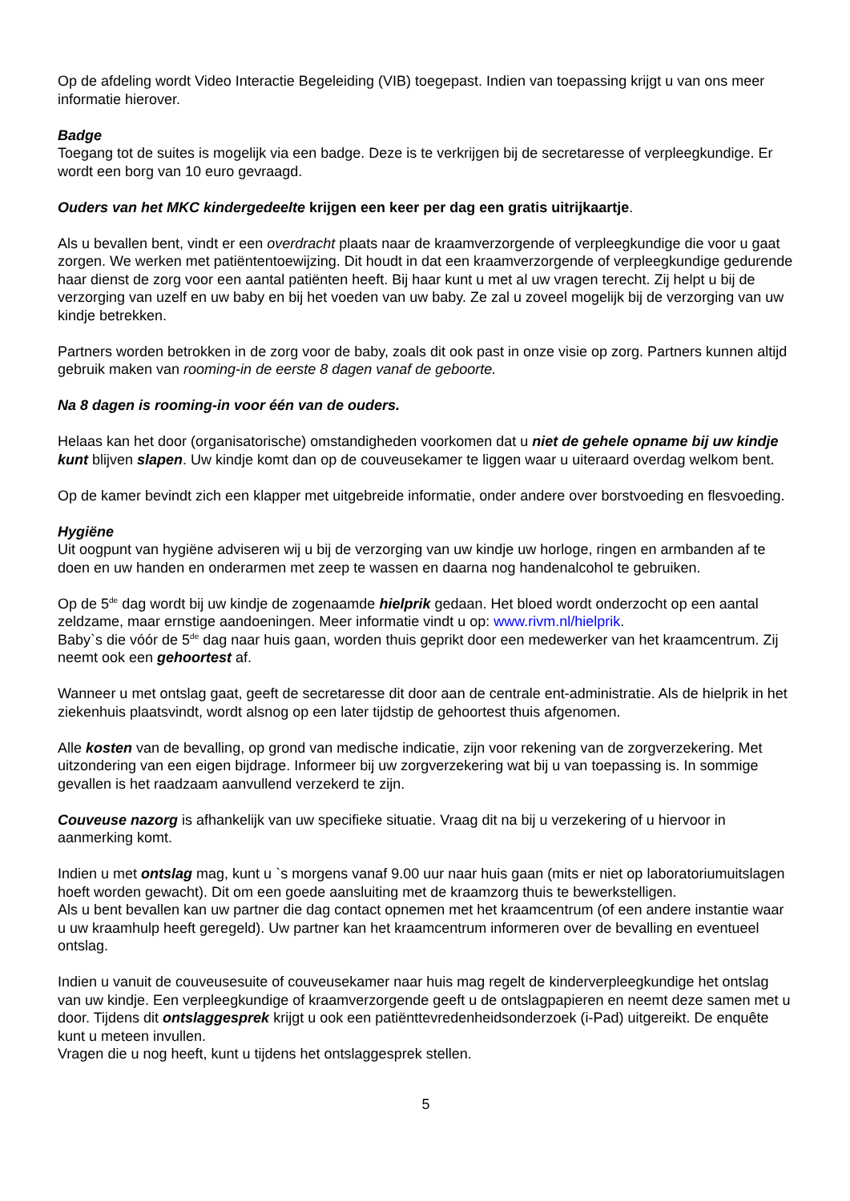Op de afdeling wordt Video Interactie Begeleiding (VIB) toegepast. Indien van toepassing krijgt u van ons meer informatie hierover.
Badge
Toegang tot de suites is mogelijk via een badge. Deze is te verkrijgen bij de secretaresse of verpleegkundige. Er wordt een borg van 10 euro gevraagd.
Ouders van het MKC kindergedeelte krijgen een keer per dag een gratis uitrijkaartje.
Als u bevallen bent, vindt er een overdracht plaats naar de kraamverzorgende of verpleegkundige die voor u gaat zorgen. We werken met patiëntentoewijzing. Dit houdt in dat een kraamverzorgende of verpleegkundige gedurende haar dienst de zorg voor een aantal patiënten heeft. Bij haar kunt u met al uw vragen terecht. Zij helpt u bij de verzorging van uzelf en uw baby en bij het voeden van uw baby. Ze zal u zoveel mogelijk bij de verzorging van uw kindje betrekken.
Partners worden betrokken in de zorg voor de baby, zoals dit ook past in onze visie op zorg. Partners kunnen altijd gebruik maken van rooming-in de eerste 8 dagen vanaf de geboorte.
Na 8 dagen is rooming-in voor één van de ouders.
Helaas kan het door (organisatorische) omstandigheden voorkomen dat u niet de gehele opname bij uw kindje kunt blijven slapen. Uw kindje komt dan op de couveusekamer te liggen waar u uiteraard overdag welkom bent.
Op de kamer bevindt zich een klapper met uitgebreide informatie, onder andere over borstvoeding en flesvoeding.
Hygiëne
Uit oogpunt van hygiëne adviseren wij u bij de verzorging van uw kindje uw horloge, ringen en armbanden af te doen en uw handen en onderarmen met zeep te wassen en daarna nog handenalcohol te gebruiken.
Op de 5<sup>de</sup> dag wordt bij uw kindje de zogenaamde hielprik gedaan. Het bloed wordt onderzocht op een aantal zeldzame, maar ernstige aandoeningen. Meer informatie vindt u op: www.rivm.nl/hielprik.
Baby`s die vóór de 5<sup>de</sup> dag naar huis gaan, worden thuis geprikt door een medewerker van het kraamcentrum. Zij neemt ook een gehoortest af.
Wanneer u met ontslag gaat, geeft de secretaresse dit door aan de centrale ent-administratie. Als de hielprik in het ziekenhuis plaatsvindt, wordt alsnog op een later tijdstip de gehoortest thuis afgenomen.
Alle kosten van de bevalling, op grond van medische indicatie, zijn voor rekening van de zorgverzekering. Met uitzondering van een eigen bijdrage. Informeer bij uw zorgverzekering wat bij u van toepassing is. In sommige gevallen is het raadzaam aanvullend verzekerd te zijn.
Couveuse nazorg is afhankelijk van uw specifieke situatie. Vraag dit na bij u verzekering of u hiervoor in aanmerking komt.
Indien u met ontslag mag, kunt u `s morgens vanaf 9.00 uur naar huis gaan (mits er niet op laboratoriumuitslagen hoeft worden gewacht). Dit om een goede aansluiting met de kraamzorg thuis te bewerkstelligen.
Als u bent bevallen kan uw partner die dag contact opnemen met het kraamcentrum (of een andere instantie waar u uw kraamhulp heeft geregeld). Uw partner kan het kraamcentrum informeren over de bevalling en eventueel ontslag.
Indien u vanuit de couveusesuite of couveusekamer naar huis mag regelt de kinderverpleegkundige het ontslag van uw kindje. Een verpleegkundige of kraamverzorgende geeft u de ontslagpapieren en neemt deze samen met u door. Tijdens dit ontslaggesprek krijgt u ook een patiënttevredenheidsonderzoek (i-Pad) uitgereikt. De enquête kunt u meteen invullen.
Vragen die u nog heeft, kunt u tijdens het ontslaggesprek stellen.
5